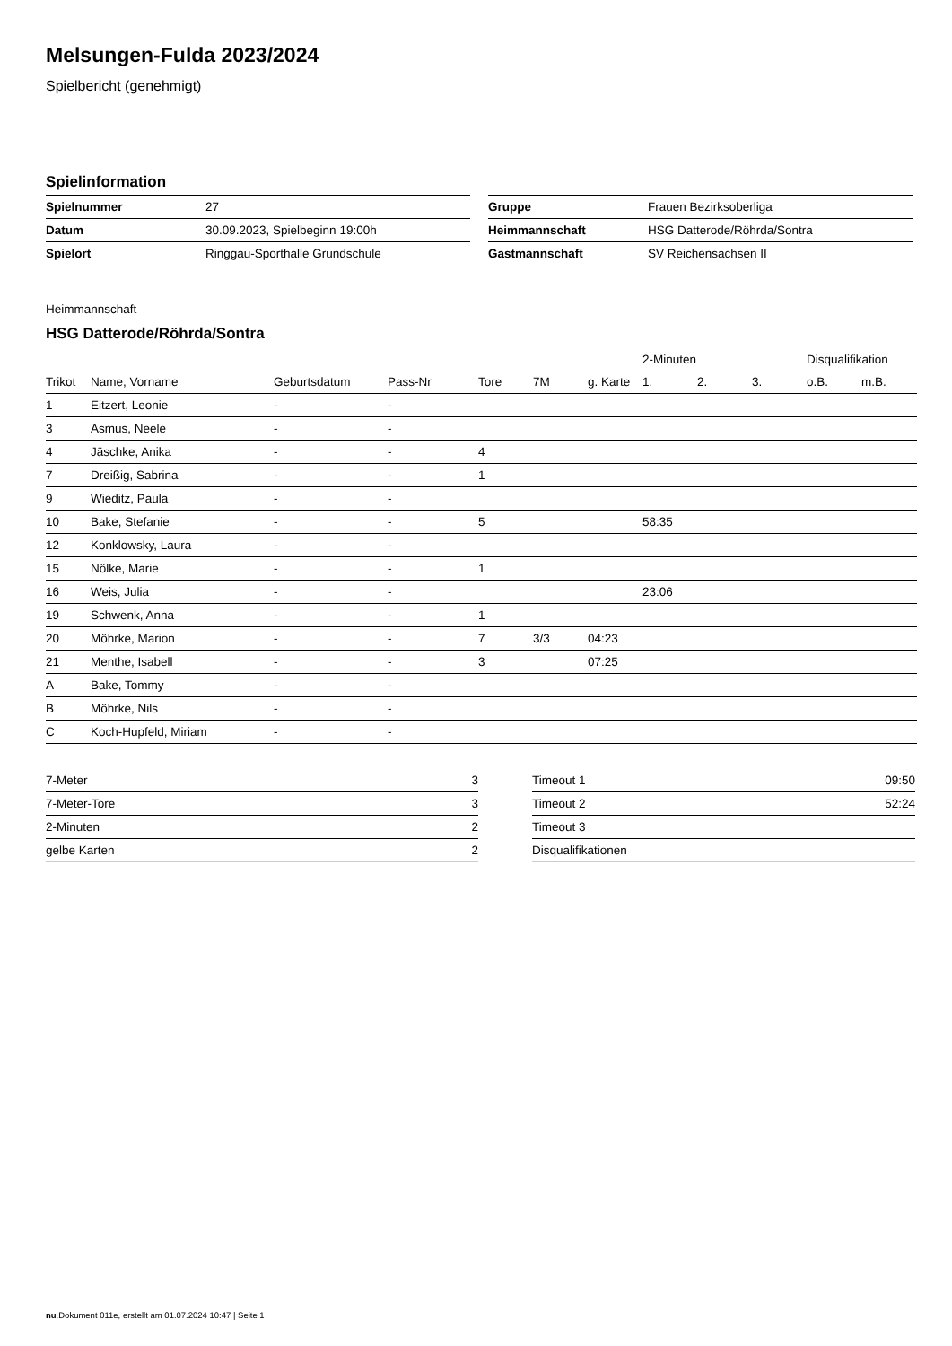Melsungen-Fulda 2023/2024
Spielbericht (genehmigt)
Spielinformation
| Spielnummer | 27 |
| Datum | 30.09.2023, Spielbeginn 19:00h |
| Spielort | Ringgau-Sporthalle Grundschule |
| Gruppe | Frauen Bezirksoberliga |
| Heimmannschaft | HSG Datterode/Röhrda/Sontra |
| Gastmannschaft | SV Reichensachsen II |
Heimmannschaft
HSG Datterode/Röhrda/Sontra
| | | | | | | | 2-Minuten | | | Disqualifikation | |
| --- | --- | --- | --- | --- | --- | --- | --- | --- | --- | --- | --- |
| Trikot | Name, Vorname | Geburtsdatum | Pass-Nr | Tore | 7M | g. Karte | 1. | 2. | 3. | o.B. | m.B. |
| 1 | Eitzert, Leonie | - | - | | | | | | | | |
| 3 | Asmus, Neele | - | - | | | | | | | | |
| 4 | Jäschke, Anika | - | - | 4 | | | | | | | |
| 7 | Dreißig, Sabrina | - | - | 1 | | | | | | | |
| 9 | Wieditz, Paula | - | - | | | | | | | | |
| 10 | Bake, Stefanie | - | - | 5 | | | 58:35 | | | | |
| 12 | Konklowsky, Laura | - | - | | | | | | | | |
| 15 | Nölke, Marie | - | - | 1 | | | | | | | |
| 16 | Weis, Julia | - | - | | | | 23:06 | | | | |
| 19 | Schwenk, Anna | - | - | 1 | | | | | | | |
| 20 | Möhrke, Marion | - | - | 7 | 3/3 | 04:23 | | | | | |
| 21 | Menthe, Isabell | - | - | 3 | | 07:25 | | | | | |
| A | Bake, Tommy | - | - | | | | | | | | |
| B | Möhrke, Nils | - | - | | | | | | | | |
| C | Koch-Hupfeld, Miriam | - | - | | | | | | | | |
| 7-Meter | 3 |
| 7-Meter-Tore | 3 |
| 2-Minuten | 2 |
| gelbe Karten | 2 |
| Timeout 1 | 09:50 |
| Timeout 2 | 52:24 |
| Timeout 3 | |
| Disqualifikationen | |
nu.Dokument 011e, erstellt am 01.07.2024 10:47 | Seite 1